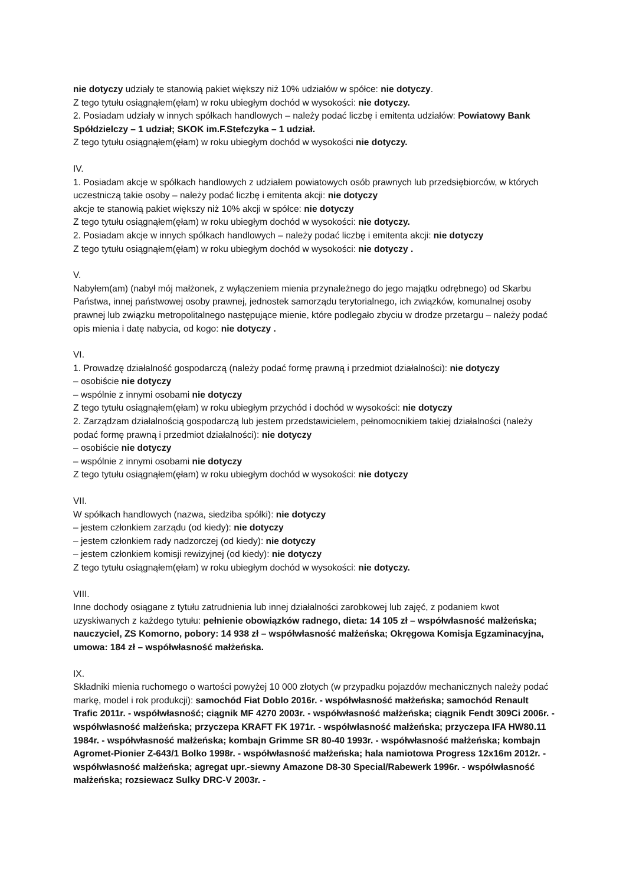nie dotyczy udziały te stanowią pakiet większy niż 10% udziałów w spółce: nie dotyczy.
Z tego tytułu osiągnąłem(ęłam) w roku ubiegłym dochód w wysokości: nie dotyczy.
2. Posiadam udziały w innych spółkach handlowych – należy podać liczbę i emitenta udziałów: Powiatowy Bank Spółdzielczy – 1 udział; SKOK im.F.Stefczyka – 1 udział.
Z tego tytułu osiągnąłem(ęłam) w roku ubiegłym dochód w wysokości nie dotyczy.
IV.
1. Posiadam akcje w spółkach handlowych z udziałem powiatowych osób prawnych lub przedsiębiorców, w których uczestniczą takie osoby – należy podać liczbę i emitenta akcji: nie dotyczy
akcje te stanowią pakiet większy niż 10% akcji w spółce: nie dotyczy
Z tego tytułu osiągnąłem(ęłam) w roku ubiegłym dochód w wysokości: nie dotyczy.
2. Posiadam akcje w innych spółkach handlowych – należy podać liczbę i emitenta akcji: nie dotyczy
Z tego tytułu osiągnąłem(ęłam) w roku ubiegłym dochód w wysokości: nie dotyczy .
V.
Nabyłem(am) (nabył mój małżonek, z wyłączeniem mienia przynależnego do jego majątku odrębnego) od Skarbu Państwa, innej państwowej osoby prawnej, jednostek samorządu terytorialnego, ich związków, komunalnej osoby prawnej lub związku metropolitalnego następujące mienie, które podlegało zbyciu w drodze przetargu – należy podać opis mienia i datę nabycia, od kogo: nie dotyczy .
VI.
1. Prowadzę działalność gospodarczą (należy podać formę prawną i przedmiot działalności): nie dotyczy
– osobiście nie dotyczy
– wspólnie z innymi osobami nie dotyczy
Z tego tytułu osiągnąłem(ęłam) w roku ubiegłym przychód i dochód w wysokości: nie dotyczy
2. Zarządzam działalnością gospodarczą lub jestem przedstawicielem, pełnomocnikiem takiej działalności (należy podać formę prawną i przedmiot działalności): nie dotyczy
– osobiście nie dotyczy
– wspólnie z innymi osobami nie dotyczy
Z tego tytułu osiągnąłem(ęłam) w roku ubiegłym dochód w wysokości: nie dotyczy
VII.
W spółkach handlowych (nazwa, siedziba spółki): nie dotyczy
– jestem członkiem zarządu (od kiedy): nie dotyczy
– jestem członkiem rady nadzorczej (od kiedy): nie dotyczy
– jestem członkiem komisji rewizyjnej (od kiedy): nie dotyczy
Z tego tytułu osiągnąłem(ęłam) w roku ubiegłym dochód w wysokości: nie dotyczy.
VIII.
Inne dochody osiągane z tytułu zatrudnienia lub innej działalności zarobkowej lub zajęć, z podaniem kwot uzyskiwanych z każdego tytułu: pełnienie obowiązków radnego, dieta: 14 105 zł – współwłasność małżeńska; nauczyciel, ZS Komorno, pobory: 14 938 zł – współwłasność małżeńska; Okręgowa Komisja Egzaminacyjna, umowa: 184 zł – współwłasność małżeńska.
IX.
Składniki mienia ruchomego o wartości powyżej 10 000 złotych (w przypadku pojazdów mechanicznych należy podać markę, model i rok produkcji): samochód Fiat Doblo 2016r. - współwłasność małżeńska; samochód Renault Trafic 2011r. - współwłasność; ciągnik MF 4270 2003r. - współwłasność małżeńska; ciągnik Fendt 309Ci 2006r. - współwłasność małżeńska; przyczepa KRAFT FK 1971r. - współwłasność małżeńska; przyczepa IFA HW80.11 1984r. - współwłasność małżeńska; kombajn Grimme SR 80-40 1993r. - współwłasność małżeńska; kombajn Agromet-Pionier Z-643/1 Bolko 1998r. - współwłasność małżeńska; hala namiotowa Progress 12x16m 2012r. - współwłasność małżeńska; agregat upr.-siewny Amazone D8-30 Special/Rabewerk 1996r. - współwłasność małżeńska; rozsiewacz Sulky DRC-V 2003r. -